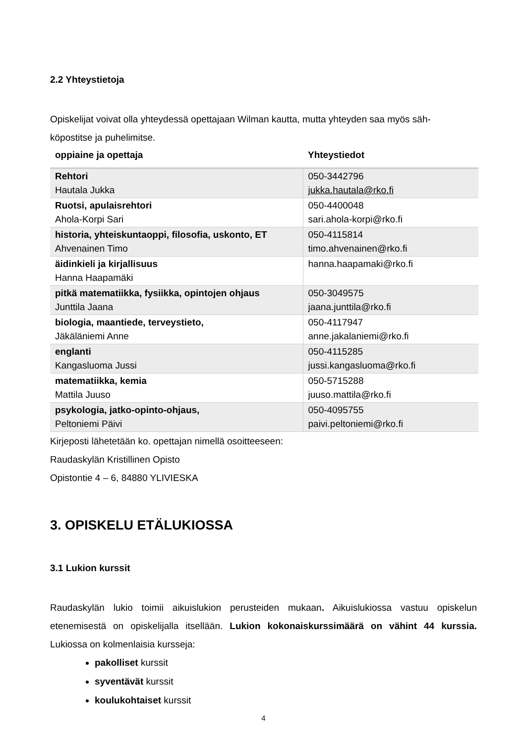2.2 Yhteystietoja
Opiskelijat voivat olla yhteydessä opettajaan Wilman kautta, mutta yhteyden saa myös säh-
köpostitse ja puhelimitse.
| oppiaine ja opettaja | Yhteystiedot |
| --- | --- |
| Rehtori Hautala Jukka | 050-3442796 jukka.hautala@rko.fi |
| Ruotsi, apulaisrehtori Ahola-Korpi Sari | 050-4400048 sari.ahola-korpi@rko.fi |
| historia, yhteiskuntaoppi, filosofia, uskonto, ET Ahvenainen Timo | 050-4115814 timo.ahvenainen@rko.fi |
| äidinkieli ja kirjallisuus Hanna Haapamäki | hanna.haapamaki@rko.fi |
| pitkä matematiikka, fysiikka, opintojen ohjaus Junttila Jaana | 050-3049575 jaana.junttila@rko.fi |
| biologia, maantiede, terveystieto, Jäkäläniemi Anne | 050-4117947 anne.jakalaniemi@rko.fi |
| englanti Kangasluoma Jussi | 050-4115285 jussi.kangasluoma@rko.fi |
| matematiikka, kemia Mattila Juuso | 050-5715288 juuso.mattila@rko.fi |
| psykologia, jatko-opinto-ohjaus, Peltoniemi Päivi | 050-4095755 paivi.peltoniemi@rko.fi |
Kirjeposti lähetetään ko. opettajan nimellä osoitteeseen:
Raudaskylän Kristillinen Opisto
Opistontie 4 – 6, 84880 YLIVIESKA
3. OPISKELU ETÄLUKIOSSA
3.1 Lukion kurssit
Raudaskylän lukio toimii aikuislukion perusteiden mukaan. Aikuislukiossa vastuu opiskelun etenemisestä on opiskelijalla itsellään. Lukion kokonaiskurssimäärä on vähint 44 kurssia. Lukiossa on kolmenlaisia kursseja:
pakolliset kurssit
syventävät kurssit
koulukohtaiset kurssit
4